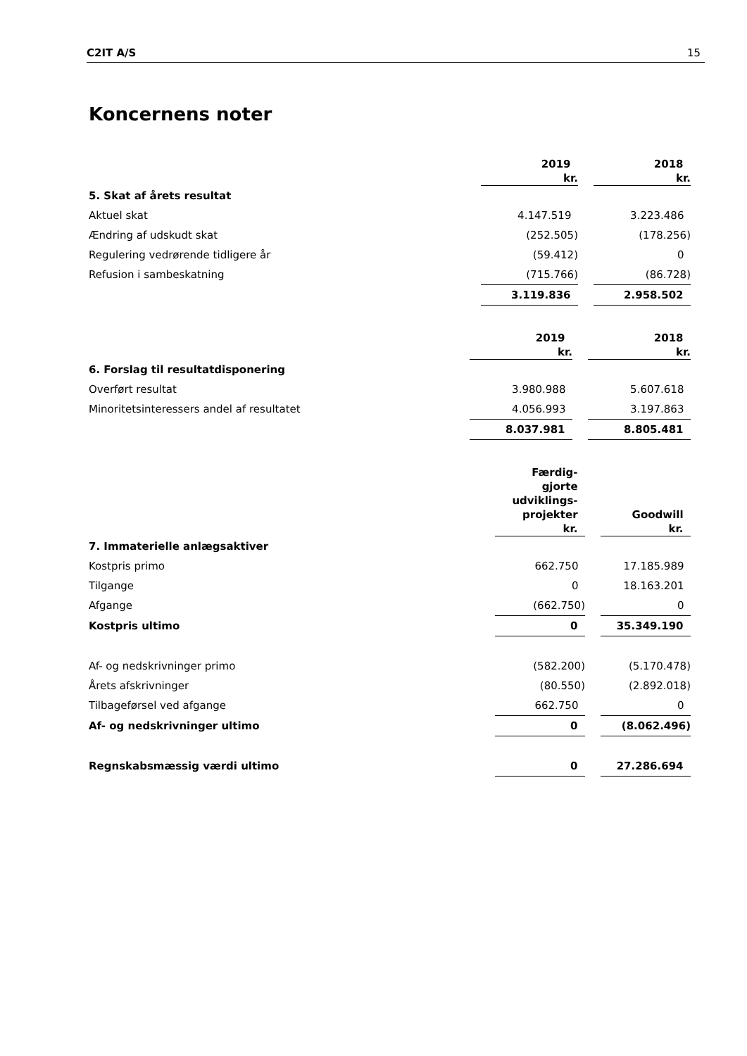C2IT A/S 15
Koncernens noter
| | 2019 kr. | 2018 kr. |
| 5. Skat af årets resultat | | |
| Aktuel skat | 4.147.519 | 3.223.486 |
| Ændring af udskudt skat | (252.505) | (178.256) |
| Regulering vedrørende tidligere år | (59.412) | 0 |
| Refusion i sambeskatning | (715.766) | (86.728) |
| | 3.119.836 | 2.958.502 |
| | 2019 kr. | 2018 kr. |
| 6. Forslag til resultatdisponering | | |
| Overført resultat | 3.980.988 | 5.607.618 |
| Minoritetsinteressers andel af resultatet | 4.056.993 | 3.197.863 |
| | 8.037.981 | 8.805.481 |
| | Færdig- gjorte udviklings- projekter kr. | Goodwill kr. |
| 7. Immaterielle anlægsaktiver | | |
| Kostpris primo | 662.750 | 17.185.989 |
| Tilgange | 0 | 18.163.201 |
| Afgange | (662.750) | 0 |
| Kostpris ultimo | 0 | 35.349.190 |
| Af- og nedskrivninger primo | (582.200) | (5.170.478) |
| Årets afskrivninger | (80.550) | (2.892.018) |
| Tilbageførsel ved afgange | 662.750 | 0 |
| Af- og nedskrivninger ultimo | 0 | (8.062.496) |
| Regnskabsmæssig værdi ultimo | 0 | 27.286.694 |